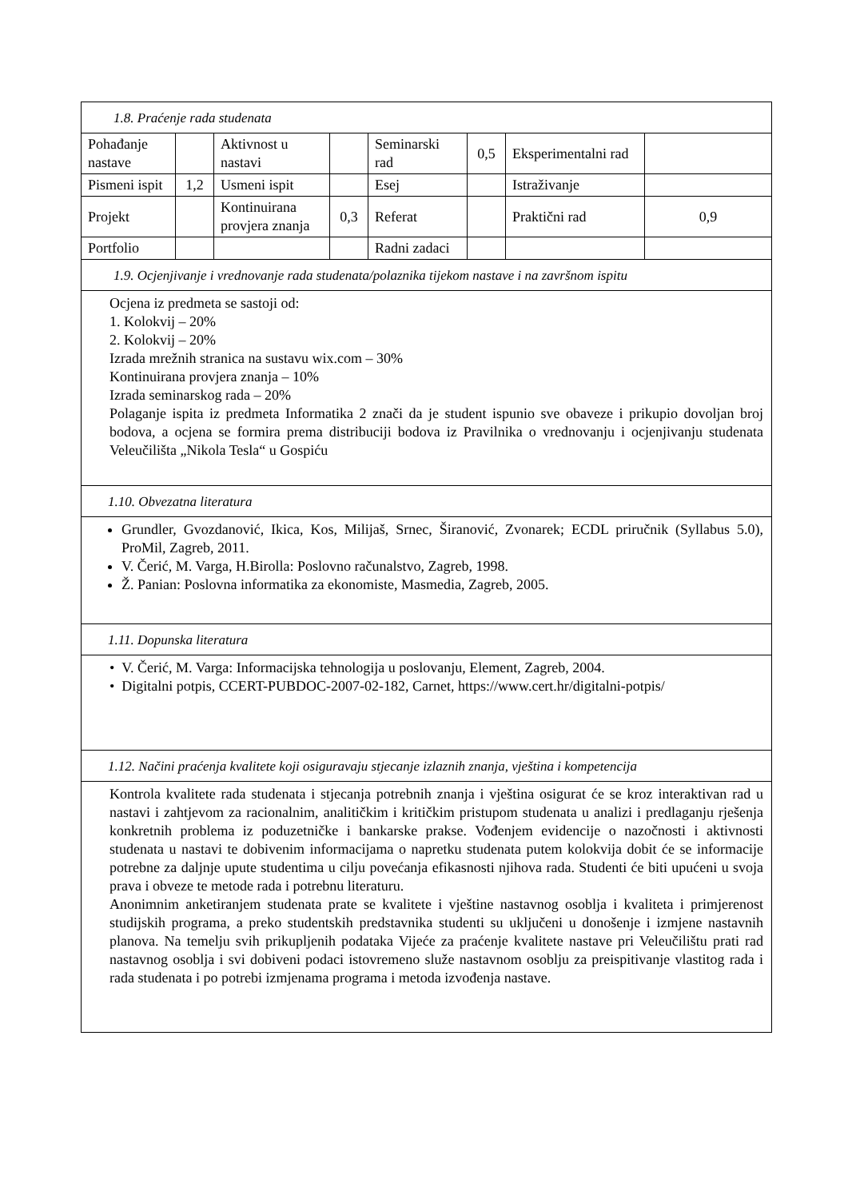| 1.8. Praćenje rada studenata | | | | | | | |
| Pohađanje nastave | | Aktivnost u nastavi | | Seminarski rad | 0,5 | Eksperimentalni rad | |
| Pismeni ispit | 1,2 | Usmeni ispit | | Esej | | Istraživanje | |
| Projekt | | Kontinuirana provjera znanja | 0,3 | Referat | | Praktični rad | 0,9 |
| Portfolio | | | | Radni zadaci | | | |
| 1.9. Ocjenjivanje i vrednovanje rada studenata/polaznika tijekom nastave i na završnom ispitu | | | | | | | |
| Ocjena iz predmeta se sastoji od: 1. Kolokvij – 20% 2. Kolokvij – 20% Izrada mrežnih stranica na sustavu wix.com – 30% Kontinuirana provjera znanja – 10% Izrada seminarskog rada – 20% Polaganje ispita iz predmeta Informatika 2 znači da je student ispunio sve obaveze i prikupio dovoljan broj bodova, a ocjena se formira prema distribuciji bodova iz Pravilnika o vrednovanju i ocjenjivanju studenata Veleučilišta „Nikola Tesla“ u Gospiću | | | | | | | |
| 1.10. Obvezatna literatura | | | | | | | |
| Grundler, Gvozdanović, Ikica, Kos, Milijaš, Srnec, Širanović, Zvonarek; ECDL priručnik (Syllabus 5.0), ProMil, Zagreb, 2011. V. Čerić, M. Varga, H.Birolla: Poslovno računalstvo, Zagreb, 1998. Ž. Panian: Poslovna informatika za ekonomiste, Masmedia, Zagreb, 2005. | | | | | | | |
| 1.11. Dopunska literatura | | | | | | | |
| • V. Čerić, M. Varga: Informacijska tehnologija u poslovanju, Element, Zagreb, 2004. • Digitalni potpis, CCERT-PUBDOC-2007-02-182, Carnet, https://www.cert.hr/digitalni-potpis/ | | | | | | | |
| 1.12. Načini praćenja kvalitete koji osiguravaju stjecanje izlaznih znanja, vještina i kompetencija | | | | | | | |
| Kontrola kvalitete rada studenata i stjecanja potrebnih znanja i vještina osigurat će se kroz interaktivan rad u nastavi i zahtjevom za racionalnim, analitičkim i kritičkim pristupom studenata u analizi i predlaganju rješenja konkretnih problema iz poduzetničke i bankarske prakse. Vođenjem evidencije o nazočnosti i aktivnosti studenata u nastavi te dobivenim informacijama o napretku studenata putem kolokvija dobit će se informacije potrebne za daljnje upute studentima u cilju povećanja efikasnosti njihova rada. Studenti će biti upućeni u svoja prava i obveze te metode rada i potrebnu literaturu. Anonimnim anketiranjem studenata prate se kvalitete i vještine nastavnog osoblja i kvaliteta i primjerenost studijskih programa, a preko studentskih predstavnika studenti su uključeni u donošenje i izmjene nastavnih planova. Na temelju svih prikupljenih podataka Vijeće za praćenje kvalitete nastave pri Veleučilištu prati rad nastavnog osoblja i svi dobiveni podaci istovremeno služe nastavnom osoblju za preispitivanje vlastitog rada i rada studenata i po potrebi izmjenama programa i metoda izvođenja nastave. | | | | | | | |